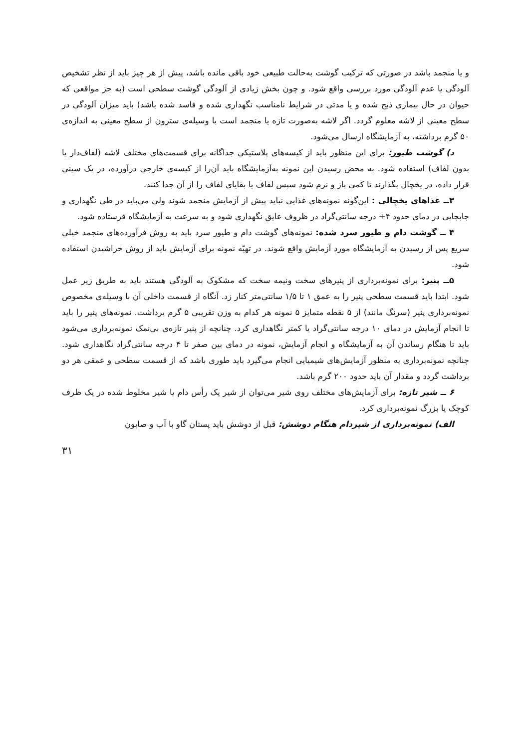و یا منجمد باشد در صورتی که ترکیب گوشت به‌حالت طبیعی خود باقی مانده باشد، پیش از هر چیز باید از نظر تشخیص آلودگی یا عدم آلودگی مورد بررسی واقع شود. و چون بخش زیادی از آلودگی گوشت سطحی است (به جز مواقعی که حیوان در حال بیماری ذبح شده و یا مدتی در شرایط نامناسب نگهداری شده و فاسد شده باشد) باید میزان آلودگی در سطح معینی از لاشه معلوم گردد. اگر لاشه به‌صورت تازه یا منجمد است با وسیله‌ی سترون از سطح معینی به اندازه‌ی ۵۰ گرم برداشته، به آزمایشگاه ارسال می‌شود.
د) گوشت طیور: برای این منظور باید از کیسه‌های پلاستیکی جداگانه برای قسمت‌های مختلف لاشه (لفاف‌دار یا بدون لفاف) استفاده شود. به محض رسیدن این نمونه به‌آزمایشگاه باید آن‌را از کیسه‌ی خارجی درآورده، در یک سینی قرار داده، در یخچال بگذارند تا کمی باز و نرم شود سپس لفاف یا بقایای لفاف را از آن جدا کنند.
۳ــ غذاهای یخچالی : این‌گونه نمونه‌های غذایی نباید پیش از آزمایش منجمد شوند ولی می‌باید در طی نگهداری و جابجایی در دمای حدود ۴+ درجه سانتی‌گراد در ظروف عایق نگهداری شود و به سرعت به آزمایشگاه فرستاده شود.
۴ ــ گوشت دام و طیور سرد شده: نمونه‌های گوشت دام و طیور سرد باید به روش فرآورده‌های منجمد خیلی سریع پس از رسیدن به آزمایشگاه مورد آزمایش واقع شوند. در تهیّه نمونه برای آزمایش باید از روش خراشیدن استفاده شود.
۵ــ پنیر: برای نمونه‌برداری از پنیرهای سخت ونیمه سخت که مشکوک به آلودگی هستند باید به طریق زیر عمل شود. ابتدا باید قسمت سطحی پنیر را به عمق ۱ تا ۱/۵ سانتی‌متر کنار زد. آنگاه از قسمت داخلی آن با وسیله‌ی مخصوص نمونه‌برداری پنیر (سرنگ مانند) از ۵ نقطه متمایز ۵ نمونه هر کدام به وزن تقریبی ۵ گرم برداشت. نمونه‌های پنیر را باید تا انجام آزمایش در دمای ۱۰ درجه سانتی‌گراد یا کمتر نگاهداری کرد. چنانچه از پنیر تازه‌ی بی‌نمک نمونه‌برداری می‌شود باید تا هنگام رساندن آن به آزمایشگاه و انجام آزمایش، نمونه در دمای بین صفر تا ۴ درجه سانتی‌گراد نگاهداری شود. چنانچه نمونه‌برداری به منظور آزمایش‌های شیمیایی انجام می‌گیرد باید طوری باشد که از قسمت سطحی و عمقی هر دو برداشت گردد و مقدار آن باید حدود ۲۰۰ گرم باشد.
۶ ــ شیر تازه: برای آزمایش‌های مختلف روی شیر می‌توان از شیر یک رأس دام یا شیر مخلوط شده در یک ظرف کوچک یا بزرگ نمونه‌برداری کرد.
الف) نمونه‌برداری از شیردام هنگام دوشش: قبل از دوشش باید پستان گاو با آب و صابون
۳۱